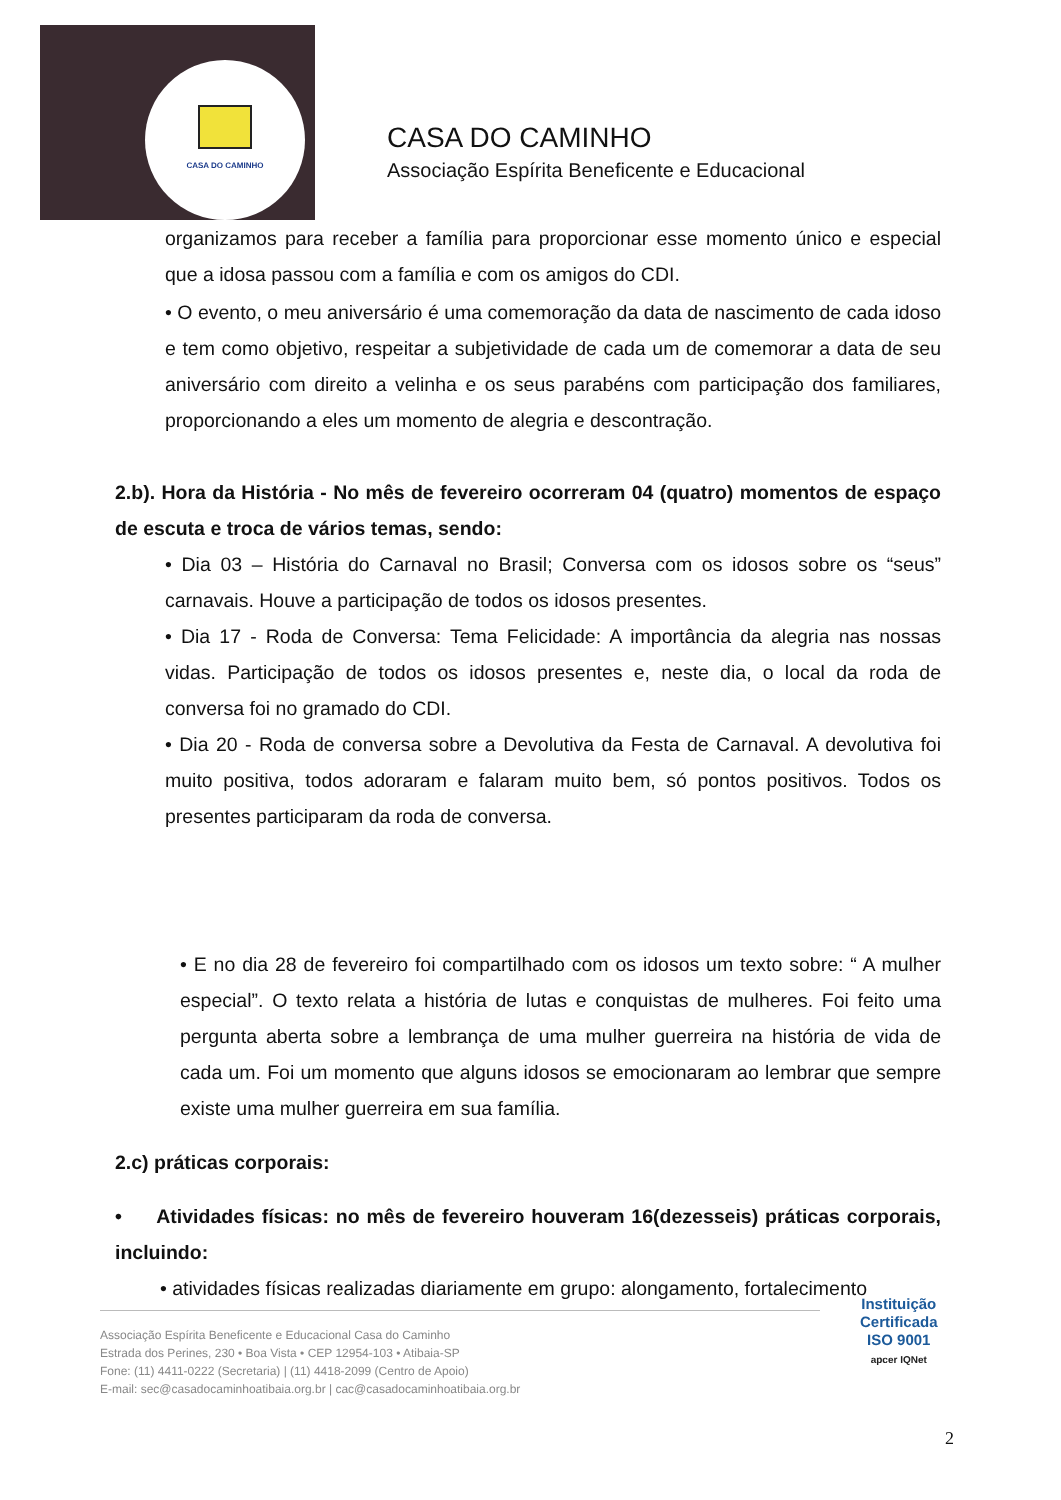CASA DO CAMINHO
CASA DO CAMINHO
Associação Espírita Beneficente e Educacional
organizamos para receber a família para proporcionar esse momento único e especial que a idosa passou com a família e com os amigos do CDI.
• O evento, o meu aniversário é uma comemoração da data de nascimento de cada idoso e tem como objetivo, respeitar a subjetividade de cada um de comemorar a data de seu aniversário com direito a velinha e os seus parabéns com participação dos familiares, proporcionando a eles um momento de alegria e descontração.
2.b). Hora da História - No mês de fevereiro ocorreram 04 (quatro) momentos de espaço de escuta e troca de vários temas, sendo:
• Dia 03 – História do Carnaval no Brasil; Conversa com os idosos sobre os “seus” carnavais. Houve a participação de todos os idosos presentes.
• Dia 17 - Roda de Conversa: Tema Felicidade: A importância da alegria nas nossas vidas. Participação de todos os idosos presentes e, neste dia, o local da roda de conversa foi no gramado do CDI.
• Dia 20 - Roda de conversa sobre a Devolutiva da Festa de Carnaval. A devolutiva foi muito positiva, todos adoraram e falaram muito bem, só pontos positivos. Todos os presentes participaram da roda de conversa.
• E no dia 28 de fevereiro foi compartilhado com os idosos um texto sobre: “ A mulher especial”. O texto relata a história de lutas e conquistas de mulheres. Foi feito uma pergunta aberta sobre a lembrança de uma mulher guerreira na história de vida de cada um. Foi um momento que alguns idosos se emocionaram ao lembrar que sempre existe uma mulher guerreira em sua família.
2.c) práticas corporais:
• Atividades físicas: no mês de fevereiro houveram 16(dezesseis) práticas corporais, incluindo:
• atividades físicas realizadas diariamente em grupo: alongamento, fortalecimento
Associação Espírita Beneficente e Educacional Casa do Caminho
Estrada dos Perines, 230 • Boa Vista • CEP 12954-103 • Atibaia-SP
Fone: (11) 4411-0222 (Secretaria) | (11) 4418-2099 (Centro de Apoio)
E-mail: sec@casadocaminhoatibaia.org.br | cac@casadocaminhoatibaia.org.br
Instituição
Certificada
ISO 9001
apcer IQNet
2